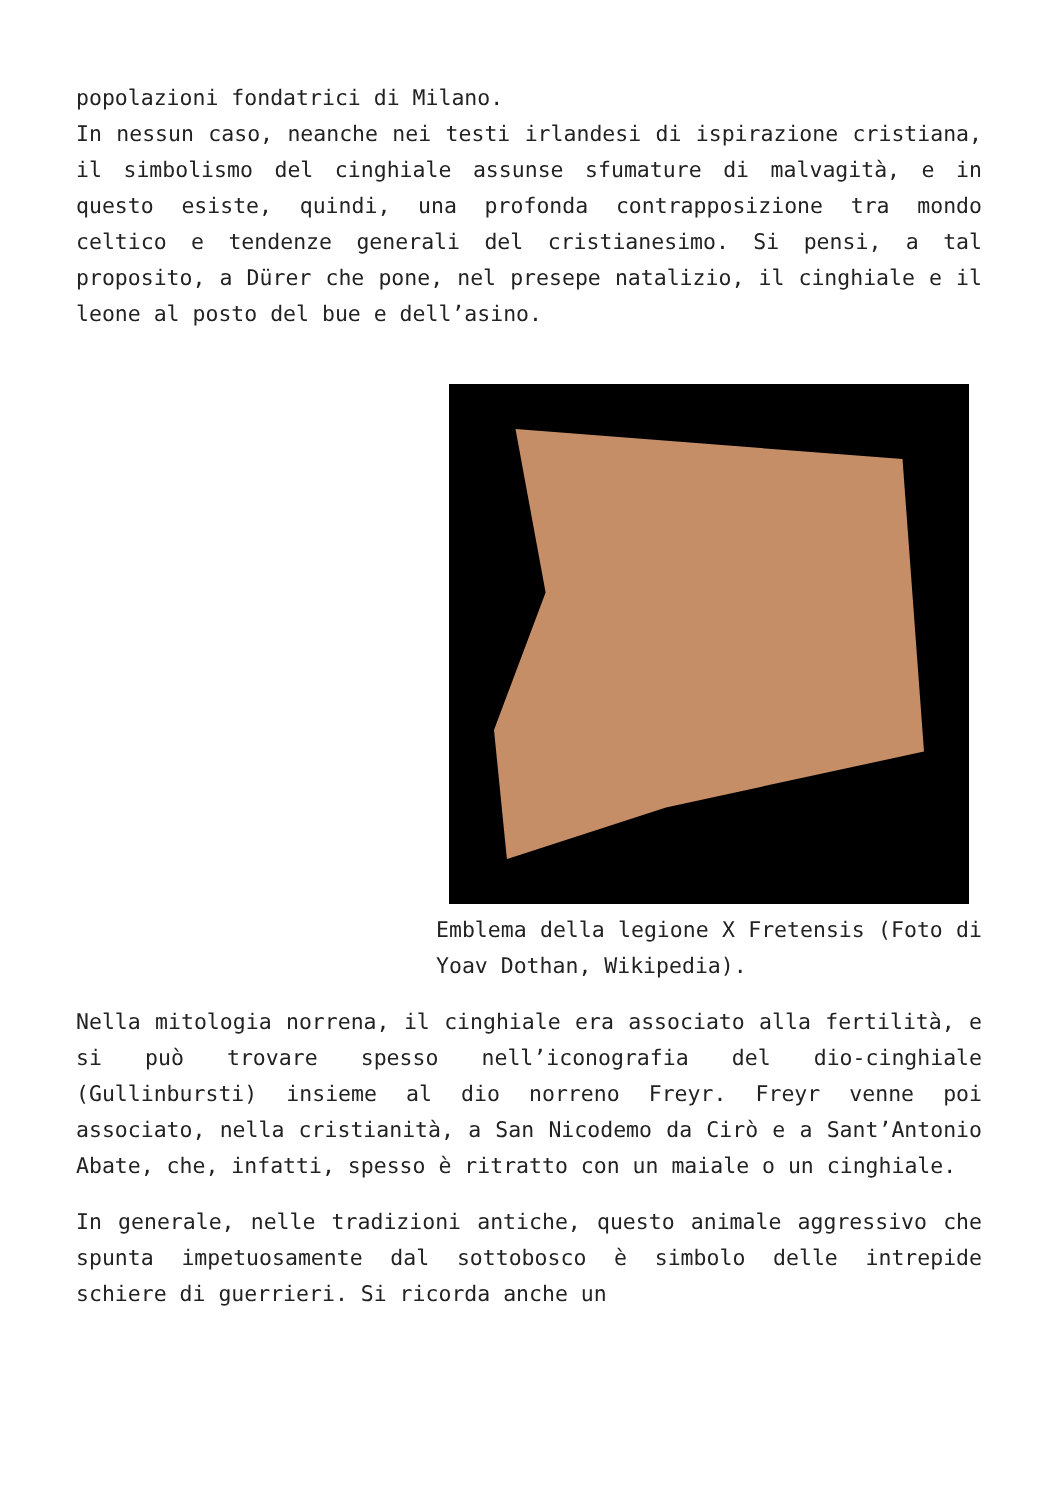popolazioni fondatrici di Milano.
In nessun caso, neanche nei testi irlandesi di ispirazione cristiana, il simbolismo del cinghiale assunse sfumature di malvagità, e in questo esiste, quindi, una profonda contrapposizione tra mondo celtico e tendenze generali del cristianesimo. Si pensi, a tal proposito, a Dürer che pone, nel presepe natalizio, il cinghiale e il leone al posto del bue e dell’asino.
Emblema della legione X Fretensis (Foto di Yoav Dothan, Wikipedia).
Nella mitologia norrena, il cinghiale era associato alla fertilità, e si può trovare spesso nell’iconografia del dio-cinghiale (Gullinbursti) insieme al dio norreno Freyr. Freyr venne poi associato, nella cristianità, a San Nicodemo da Cirò e a Sant’Antonio Abate, che, infatti, spesso è ritratto con un maiale o un cinghiale.
In generale, nelle tradizioni antiche, questo animale aggressivo che spunta impetuosamente dal sottobosco è simbolo delle intrepide schiere di guerrieri. Si ricorda anche un